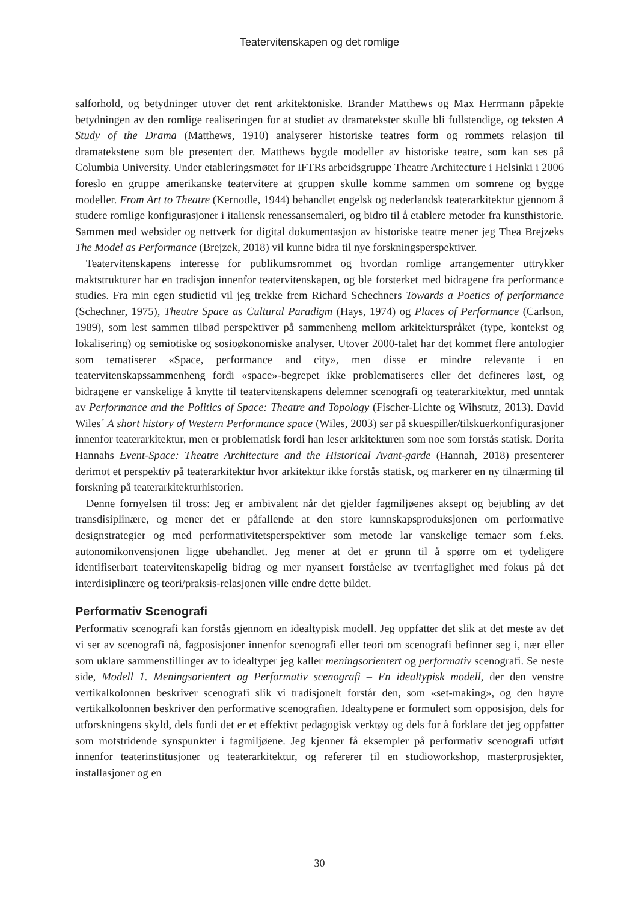Teatervitenskapen og det romlige
salforhold, og betydninger utover det rent arkitektoniske. Brander Matthews og Max Herrmann påpekte betydningen av den romlige realiseringen for at studiet av dramatekster skulle bli fullstendige, og teksten A Study of the Drama (Matthews, 1910) analyserer historiske teatres form og rommets relasjon til dramatekstene som ble presentert der. Matthews bygde modeller av historiske teatre, som kan ses på Columbia University. Under etableringsmøtet for IFTRs arbeidsgruppe Theatre Architecture i Helsinki i 2006 foreslo en gruppe amerikanske teatervitere at gruppen skulle komme sammen om somrene og bygge modeller. From Art to Theatre (Kernodle, 1944) behandlet engelsk og nederlandsk teaterarkitektur gjennom å studere romlige konfigurasjoner i italiensk renessansemaleri, og bidro til å etablere metoder fra kunsthistorie. Sammen med websider og nettverk for digital dokumentasjon av historiske teatre mener jeg Thea Brejzeks The Model as Performance (Brejzek, 2018) vil kunne bidra til nye forskningsperspektiver.
Teatervitenskapens interesse for publikumsrommet og hvordan romlige arrangementer uttrykker maktstrukturer har en tradisjon innenfor teatervitenskapen, og ble forsterket med bidragene fra performance studies. Fra min egen studietid vil jeg trekke frem Richard Schechners Towards a Poetics of performance (Schechner, 1975), Theatre Space as Cultural Paradigm (Hays, 1974) og Places of Performance (Carlson, 1989), som lest sammen tilbød perspektiver på sammenheng mellom arkitekturspråket (type, kontekst og lokalisering) og semiotiske og sosioøkonomiske analyser. Utover 2000-talet har det kommet flere antologier som tematiserer «Space, performance and city», men disse er mindre relevante i en teatervitenskapssammenheng fordi «space»-begrepet ikke problematiseres eller det defineres løst, og bidragene er vanskelige å knytte til teatervitenskapens delemner scenografi og teaterarkitektur, med unntak av Performance and the Politics of Space: Theatre and Topology (Fischer-Lichte og Wihstutz, 2013). David Wiles´ A short history of Western Performance space (Wiles, 2003) ser på skuespiller/tilskuerkonfigurasjoner innenfor teaterarkitektur, men er problematisk fordi han leser arkitekturen som noe som forstås statisk. Dorita Hannahs Event-Space: Theatre Architecture and the Historical Avant-garde (Hannah, 2018) presenterer derimot et perspektiv på teaterarkitektur hvor arkitektur ikke forstås statisk, og markerer en ny tilnærming til forskning på teaterarkitekturhistorien.
Denne fornyelsen til tross: Jeg er ambivalent når det gjelder fagmiljøenes aksept og bejubling av det transdisiplinære, og mener det er påfallende at den store kunnskapsproduksjonen om performative designstrategier og med performativitetsperspektiver som metode lar vanskelige temaer som f.eks. autonomikonvensjonen ligge ubehandlet. Jeg mener at det er grunn til å spørre om et tydeligere identifiserbart teatervitenskapelig bidrag og mer nyansert forståelse av tverrfaglighet med fokus på det interdisiplinære og teori/praksis-relasjonen ville endre dette bildet.
Performativ Scenografi
Performativ scenografi kan forstås gjennom en idealtypisk modell. Jeg oppfatter det slik at det meste av det vi ser av scenografi nå, fagposisjoner innenfor scenografi eller teori om scenografi befinner seg i, nær eller som uklare sammenstillinger av to idealtyper jeg kaller meningsorientert og performativ scenografi. Se neste side, Modell 1. Meningsorientert og Performativ scenografi – En idealtypisk modell, der den venstre vertikalkolonnen beskriver scenografi slik vi tradisjonelt forstår den, som «set-making», og den høyre vertikalkolonnen beskriver den performative scenografien. Idealtypene er formulert som opposisjon, dels for utforskningens skyld, dels fordi det er et effektivt pedagogisk verktøy og dels for å forklare det jeg oppfatter som motstridende synspunkter i fagmiljøene. Jeg kjenner få eksempler på performativ scenografi utført innenfor teaterinstitusjoner og teaterarkitektur, og refererer til en studioworkshop, masterprosjekter, installasjoner og en
30